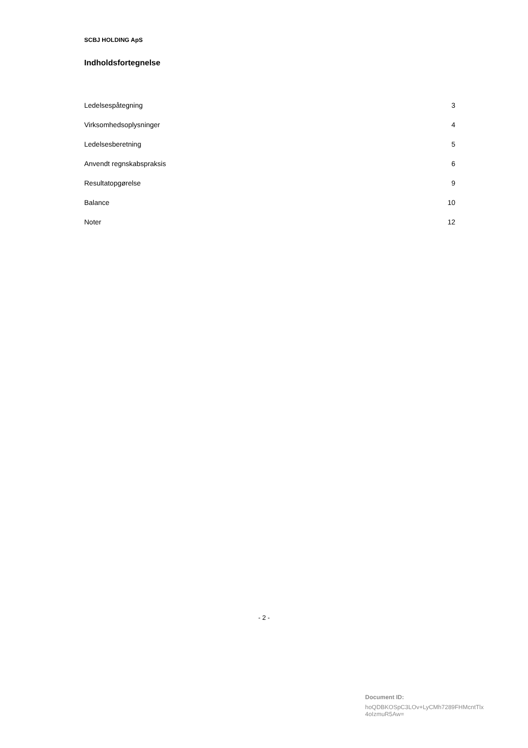SCBJ HOLDING ApS
Indholdsfortegnelse
Ledelsespåtegning 3
Virksomhedsoplysninger 4
Ledelsesberetning 5
Anvendt regnskabspraksis 6
Resultatopgørelse 9
Balance 10
Noter 12
- 2 -
Document ID:
hoQDBKOSpC3LOv+LyCMh7289FHMcntTlx
4oIzmuR5Aw=